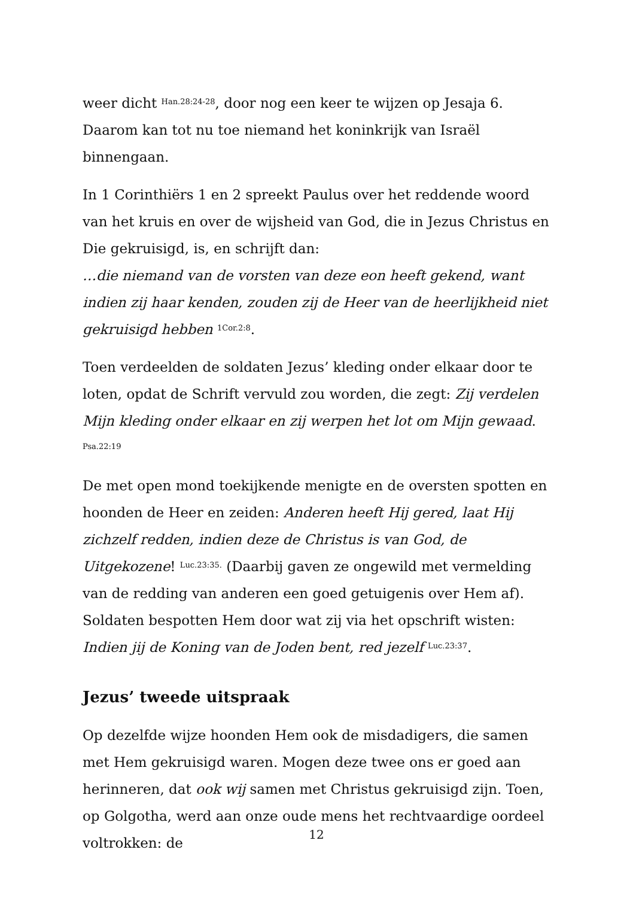weer dicht <sup>Han.28:24-28</sup>, door nog een keer te wijzen op Jesaja 6. Daarom kan tot nu toe niemand het koninkrijk van Israël binnengaan.
In 1 Corinthiërs 1 en 2 spreekt Paulus over het reddende woord van het kruis en over de wijsheid van God, die in Jezus Christus en Die gekruisigd, is, en schrijft dan:
…die niemand van de vorsten van deze eon heeft gekend, want indien zij haar kenden, zouden zij de Heer van de heerlijkheid niet gekruisigd hebben <sup>1Cor.2:8</sup>.
Toen verdeelden de soldaten Jezus’ kleding onder elkaar door te loten, opdat de Schrift vervuld zou worden, die zegt: Zij verdelen Mijn kleding onder elkaar en zij werpen het lot om Mijn gewaad. <sup>Psa.22:19</sup>
De met open mond toekijkende menigte en de oversten spotten en hoonden de Heer en zeiden: Anderen heeft Hij gered, laat Hij zichzelf redden, indien deze de Christus is van God, de Uitgekozene! <sup>Luc.23:35.</sup> (Daarbij gaven ze ongewild met vermelding van de redding van anderen een goed getuigenis over Hem af). Soldaten bespotten Hem door wat zij via het opschrift wisten: Indien jij de Koning van de Joden bent, red jezelf <sup>Luc.23:37</sup>.
Jezus’ tweede uitspraak
Op dezelfde wijze hoonden Hem ook de misdadigers, die samen met Hem gekruisigd waren. Mogen deze twee ons er goed aan herinneren, dat ook wij samen met Christus gekruisigd zijn. Toen, op Golgotha, werd aan onze oude mens het rechtvaardige oordeel voltrokken: de
12